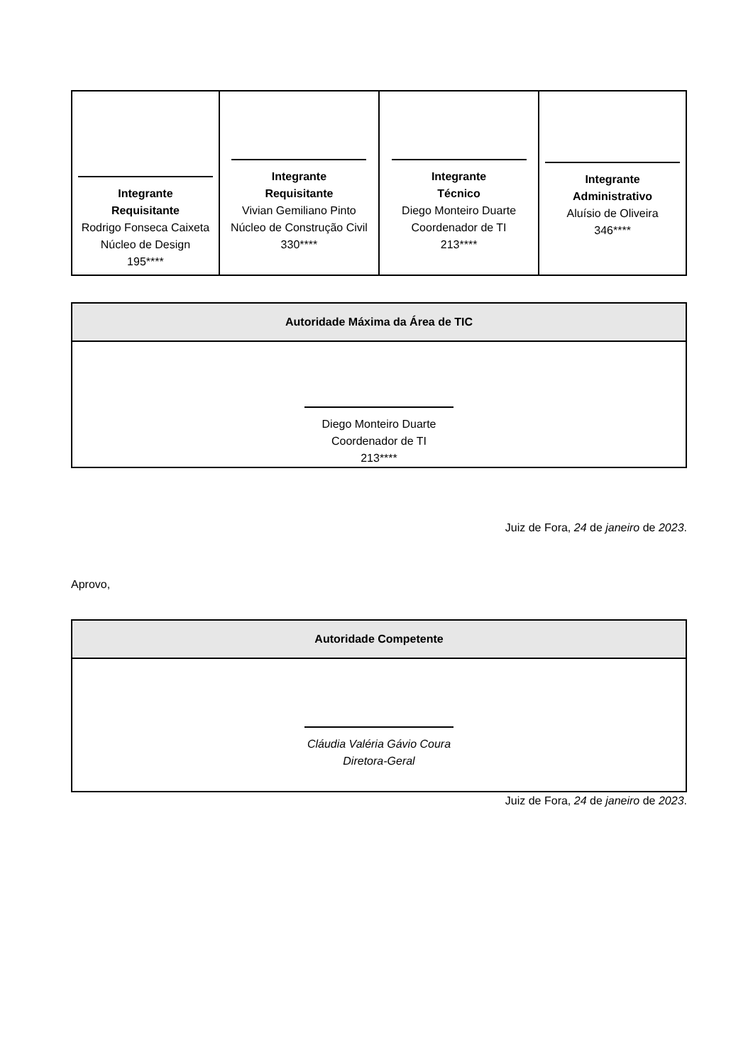| Integrante Requisitante Rodrigo Fonseca Caixeta Núcleo de Design 195**** | Integrante Requisitante Vivian Gemiliano Pinto Núcleo de Construção Civil 330**** | Integrante Técnico Diego Monteiro Duarte Coordenador de TI 213**** | Integrante Administrativo Aluísio de Oliveira 346**** |
| Autoridade Máxima da Área de TIC |
| --- |
| Diego Monteiro Duarte Coordenador de TI 213**** |
Juiz de Fora, 24 de janeiro de 2023.
Aprovo,
| Autoridade Competente |
| --- |
| Cláudia Valéria Gávio Coura Diretora-Geral |
Juiz de Fora, 24 de janeiro de 2023.